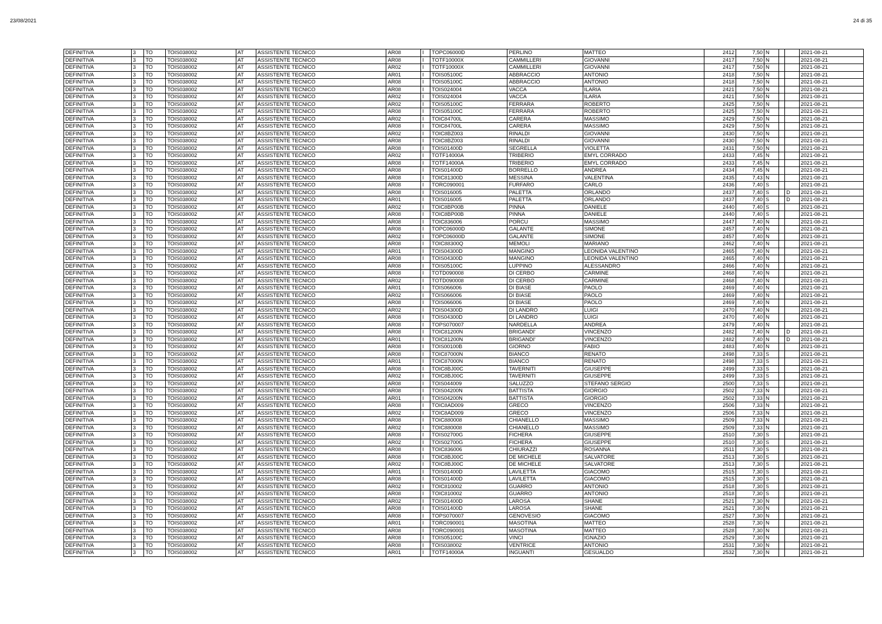23/08/2021 24 di 35
| DEFINITIVA | 3 | TO | TOIS038002 | AT | ASSISTENTE TECNICO | AR08 | I | TOPC06000D | PERLINO | MATTEO | 2412 | 7,50 | N | | | 2021-08-21 |
| DEFINITIVA | 3 | TO | TOIS038002 | AT | ASSISTENTE TECNICO | AR08 | I | TOTF10000X | CAMMILLERI | GIOVANNI | 2417 | 7,50 | N | | | 2021-08-21 |
| DEFINITIVA | 3 | TO | TOIS038002 | AT | ASSISTENTE TECNICO | AR02 | I | TOTF10000X | CAMMILLERI | GIOVANNI | 2417 | 7,50 | N | | | 2021-08-21 |
| DEFINITIVA | 3 | TO | TOIS038002 | AT | ASSISTENTE TECNICO | AR01 | I | TOIS05100C | ABBRACCIO | ANTONIO | 2418 | 7,50 | N | | | 2021-08-21 |
| DEFINITIVA | 3 | TO | TOIS038002 | AT | ASSISTENTE TECNICO | AR08 | I | TOIS05100C | ABBRACCIO | ANTONIO | 2418 | 7,50 | N | | | 2021-08-21 |
| DEFINITIVA | 3 | TO | TOIS038002 | AT | ASSISTENTE TECNICO | AR08 | I | TOIS024004 | VACCA | ILARIA | 2421 | 7,50 | N | | | 2021-08-21 |
| DEFINITIVA | 3 | TO | TOIS038002 | AT | ASSISTENTE TECNICO | AR02 | I | TOIS024004 | VACCA | ILARIA | 2421 | 7,50 | N | | | 2021-08-21 |
| DEFINITIVA | 3 | TO | TOIS038002 | AT | ASSISTENTE TECNICO | AR02 | I | TOIS05100C | FERRARA | ROBERTO | 2425 | 7,50 | N | | | 2021-08-21 |
| DEFINITIVA | 3 | TO | TOIS038002 | AT | ASSISTENTE TECNICO | AR08 | I | TOIS05100C | FERRARA | ROBERTO | 2425 | 7,50 | N | | | 2021-08-21 |
| DEFINITIVA | 3 | TO | TOIS038002 | AT | ASSISTENTE TECNICO | AR02 | I | TOIC84700L | CARERA | MASSIMO | 2429 | 7,50 | N | | | 2021-08-21 |
| DEFINITIVA | 3 | TO | TOIS038002 | AT | ASSISTENTE TECNICO | AR08 | I | TOIC84700L | CARERA | MASSIMO | 2429 | 7,50 | N | | | 2021-08-21 |
| DEFINITIVA | 3 | TO | TOIS038002 | AT | ASSISTENTE TECNICO | AR02 | I | TOIC8BZ003 | RINALDI | GIOVANNI | 2430 | 7,50 | N | | | 2021-08-21 |
| DEFINITIVA | 3 | TO | TOIS038002 | AT | ASSISTENTE TECNICO | AR08 | I | TOIC8BZ003 | RINALDI | GIOVANNI | 2430 | 7,50 | N | | | 2021-08-21 |
| DEFINITIVA | 3 | TO | TOIS038002 | AT | ASSISTENTE TECNICO | AR08 | I | TOIS01400D | SEGRELLA | VIOLETTA | 2431 | 7,50 | N | | | 2021-08-21 |
| DEFINITIVA | 3 | TO | TOIS038002 | AT | ASSISTENTE TECNICO | AR02 | I | TOTF14000A | TRIBERIO | EMYL CORRADO | 2433 | 7,45 | N | | | 2021-08-21 |
| DEFINITIVA | 3 | TO | TOIS038002 | AT | ASSISTENTE TECNICO | AR08 | I | TOTF14000A | TRIBERIO | EMYL CORRADO | 2433 | 7,45 | N | | | 2021-08-21 |
| DEFINITIVA | 3 | TO | TOIS038002 | AT | ASSISTENTE TECNICO | AR08 | I | TOIS01400D | BORRELLO | ANDREA | 2434 | 7,45 | N | | | 2021-08-21 |
| DEFINITIVA | 3 | TO | TOIS038002 | AT | ASSISTENTE TECNICO | AR08 | I | TOIC81300D | MESSINA | VALENTINA | 2435 | 7,43 | N | | | 2021-08-21 |
| DEFINITIVA | 3 | TO | TOIS038002 | AT | ASSISTENTE TECNICO | AR08 | I | TORC090001 | FURFARO | CARLO | 2436 | 7,40 | S | | | 2021-08-21 |
| DEFINITIVA | 3 | TO | TOIS038002 | AT | ASSISTENTE TECNICO | AR08 | I | TOIS016005 | PALETTA | ORLANDO | 2437 | 7,40 | S | | D | 2021-08-21 |
| DEFINITIVA | 3 | TO | TOIS038002 | AT | ASSISTENTE TECNICO | AR01 | I | TOIS016005 | PALETTA | ORLANDO | 2437 | 7,40 | S | | D | 2021-08-21 |
| DEFINITIVA | 3 | TO | TOIS038002 | AT | ASSISTENTE TECNICO | AR02 | I | TOIC8BP00B | PINNA | DANIELE | 2440 | 7,40 | S | | | 2021-08-21 |
| DEFINITIVA | 3 | TO | TOIS038002 | AT | ASSISTENTE TECNICO | AR08 | I | TOIC8BP00B | PINNA | DANIELE | 2440 | 7,40 | S | | | 2021-08-21 |
| DEFINITIVA | 3 | TO | TOIS038002 | AT | ASSISTENTE TECNICO | AR08 | I | TOIC836006 | PORCU | MASSIMO | 2447 | 7,40 | N | | | 2021-08-21 |
| DEFINITIVA | 3 | TO | TOIS038002 | AT | ASSISTENTE TECNICO | AR08 | I | TOPC06000D | GALANTE | SIMONE | 2457 | 7,40 | N | | | 2021-08-21 |
| DEFINITIVA | 3 | TO | TOIS038002 | AT | ASSISTENTE TECNICO | AR02 | I | TOPC06000D | GALANTE | SIMONE | 2457 | 7,40 | N | | | 2021-08-21 |
| DEFINITIVA | 3 | TO | TOIS038002 | AT | ASSISTENTE TECNICO | AR08 | I | TOIC88300Q | MEMOLI | MARIANO | 2462 | 7,40 | N | | | 2021-08-21 |
| DEFINITIVA | 3 | TO | TOIS038002 | AT | ASSISTENTE TECNICO | AR01 | I | TOIS04300D | MANGINO | LEONIDA VALENTINO | 2465 | 7,40 | N | | | 2021-08-21 |
| DEFINITIVA | 3 | TO | TOIS038002 | AT | ASSISTENTE TECNICO | AR08 | I | TOIS04300D | MANGINO | LEONIDA VALENTINO | 2465 | 7,40 | N | | | 2021-08-21 |
| DEFINITIVA | 3 | TO | TOIS038002 | AT | ASSISTENTE TECNICO | AR08 | I | TOIS05100C | LUPPINO | ALESSANDRO | 2466 | 7,40 | N | | | 2021-08-21 |
| DEFINITIVA | 3 | TO | TOIS038002 | AT | ASSISTENTE TECNICO | AR08 | I | TOTD090008 | DI CERBO | CARMINE | 2468 | 7,40 | N | | | 2021-08-21 |
| DEFINITIVA | 3 | TO | TOIS038002 | AT | ASSISTENTE TECNICO | AR02 | I | TOTD090008 | DI CERBO | CARMINE | 2468 | 7,40 | N | | | 2021-08-21 |
| DEFINITIVA | 3 | TO | TOIS038002 | AT | ASSISTENTE TECNICO | AR01 | I | TOIS066006 | DI BIASE | PAOLO | 2469 | 7,40 | N | | | 2021-08-21 |
| DEFINITIVA | 3 | TO | TOIS038002 | AT | ASSISTENTE TECNICO | AR02 | I | TOIS066006 | DI BIASE | PAOLO | 2469 | 7,40 | N | | | 2021-08-21 |
| DEFINITIVA | 3 | TO | TOIS038002 | AT | ASSISTENTE TECNICO | AR08 | I | TOIS066006 | DI BIASE | PAOLO | 2469 | 7,40 | N | | | 2021-08-21 |
| DEFINITIVA | 3 | TO | TOIS038002 | AT | ASSISTENTE TECNICO | AR02 | I | TOIS04300D | DI LANDRO | LUIGI | 2470 | 7,40 | N | | | 2021-08-21 |
| DEFINITIVA | 3 | TO | TOIS038002 | AT | ASSISTENTE TECNICO | AR08 | I | TOIS04300D | DI LANDRO | LUIGI | 2470 | 7,40 | N | | | 2021-08-21 |
| DEFINITIVA | 3 | TO | TOIS038002 | AT | ASSISTENTE TECNICO | AR08 | I | TOPS070007 | NARDELLA | ANDREA | 2479 | 7,40 | N | | | 2021-08-21 |
| DEFINITIVA | 3 | TO | TOIS038002 | AT | ASSISTENTE TECNICO | AR08 | I | TOIC81200N | BRIGANDI' | VINCENZO | 2482 | 7,40 | N | | D | 2021-08-21 |
| DEFINITIVA | 3 | TO | TOIS038002 | AT | ASSISTENTE TECNICO | AR01 | I | TOIC81200N | BRIGANDI' | VINCENZO | 2482 | 7,40 | N | | D | 2021-08-21 |
| DEFINITIVA | 3 | TO | TOIS038002 | AT | ASSISTENTE TECNICO | AR08 | I | TOIS00100B | GIORNO | FABIO | 2483 | 7,40 | N | | | 2021-08-21 |
| DEFINITIVA | 3 | TO | TOIS038002 | AT | ASSISTENTE TECNICO | AR08 | I | TOIC87000N | BIANCO | RENATO | 2498 | 7,33 | S | | | 2021-08-21 |
| DEFINITIVA | 3 | TO | TOIS038002 | AT | ASSISTENTE TECNICO | AR01 | I | TOIC87000N | BIANCO | RENATO | 2498 | 7,33 | S | | | 2021-08-21 |
| DEFINITIVA | 3 | TO | TOIS038002 | AT | ASSISTENTE TECNICO | AR08 | I | TOIC8BJ00C | TAVERNITI | GIUSEPPE | 2499 | 7,33 | S | | | 2021-08-21 |
| DEFINITIVA | 3 | TO | TOIS038002 | AT | ASSISTENTE TECNICO | AR02 | I | TOIC8BJ00C | TAVERNITI | GIUSEPPE | 2499 | 7,33 | S | | | 2021-08-21 |
| DEFINITIVA | 3 | TO | TOIS038002 | AT | ASSISTENTE TECNICO | AR08 | I | TOIS044009 | SALUZZO | STEFANO SERGIO | 2500 | 7,33 | S | | | 2021-08-21 |
| DEFINITIVA | 3 | TO | TOIS038002 | AT | ASSISTENTE TECNICO | AR08 | I | TOIS04200N | BATTISTA | GIORGIO | 2502 | 7,33 | N | | | 2021-08-21 |
| DEFINITIVA | 3 | TO | TOIS038002 | AT | ASSISTENTE TECNICO | AR01 | I | TOIS04200N | BATTISTA | GIORGIO | 2502 | 7,33 | N | | | 2021-08-21 |
| DEFINITIVA | 3 | TO | TOIS038002 | AT | ASSISTENTE TECNICO | AR08 | I | TOIC8AD009 | GRECO | VINCENZO | 2506 | 7,33 | N | | | 2021-08-21 |
| DEFINITIVA | 3 | TO | TOIS038002 | AT | ASSISTENTE TECNICO | AR02 | I | TOIC8AD009 | GRECO | VINCENZO | 2506 | 7,33 | N | | | 2021-08-21 |
| DEFINITIVA | 3 | TO | TOIS038002 | AT | ASSISTENTE TECNICO | AR08 | I | TOIC880008 | CHIANELLO | MASSIMO | 2509 | 7,33 | N | | | 2021-08-21 |
| DEFINITIVA | 3 | TO | TOIS038002 | AT | ASSISTENTE TECNICO | AR02 | I | TOIC880008 | CHIANELLO | MASSIMO | 2509 | 7,33 | N | | | 2021-08-21 |
| DEFINITIVA | 3 | TO | TOIS038002 | AT | ASSISTENTE TECNICO | AR08 | I | TOIS02700G | FICHERA | GIUSEPPE | 2510 | 7,30 | S | | | 2021-08-21 |
| DEFINITIVA | 3 | TO | TOIS038002 | AT | ASSISTENTE TECNICO | AR02 | I | TOIS02700G | FICHERA | GIUSEPPE | 2510 | 7,30 | S | | | 2021-08-21 |
| DEFINITIVA | 3 | TO | TOIS038002 | AT | ASSISTENTE TECNICO | AR08 | I | TOIC836006 | CHIURAZZI | ROSANNA | 2511 | 7,30 | S | | | 2021-08-21 |
| DEFINITIVA | 3 | TO | TOIS038002 | AT | ASSISTENTE TECNICO | AR08 | I | TOIC8BJ00C | DE MICHELE | SALVATORE | 2513 | 7,30 | S | | | 2021-08-21 |
| DEFINITIVA | 3 | TO | TOIS038002 | AT | ASSISTENTE TECNICO | AR02 | I | TOIC8BJ00C | DE MICHELE | SALVATORE | 2513 | 7,30 | S | | | 2021-08-21 |
| DEFINITIVA | 3 | TO | TOIS038002 | AT | ASSISTENTE TECNICO | AR01 | I | TOIS01400D | LAVILETTA | GIACOMO | 2515 | 7,30 | S | | | 2021-08-21 |
| DEFINITIVA | 3 | TO | TOIS038002 | AT | ASSISTENTE TECNICO | AR08 | I | TOIS01400D | LAVILETTA | GIACOMO | 2515 | 7,30 | S | | | 2021-08-21 |
| DEFINITIVA | 3 | TO | TOIS038002 | AT | ASSISTENTE TECNICO | AR02 | I | TOIC810002 | GUARRO | ANTONIO | 2518 | 7,30 | S | | | 2021-08-21 |
| DEFINITIVA | 3 | TO | TOIS038002 | AT | ASSISTENTE TECNICO | AR08 | I | TOIC810002 | GUARRO | ANTONIO | 2518 | 7,30 | S | | | 2021-08-21 |
| DEFINITIVA | 3 | TO | TOIS038002 | AT | ASSISTENTE TECNICO | AR02 | I | TOIS01400D | LAROSA | SHANE | 2521 | 7,30 | N | | | 2021-08-21 |
| DEFINITIVA | 3 | TO | TOIS038002 | AT | ASSISTENTE TECNICO | AR08 | I | TOIS01400D | LAROSA | SHANE | 2521 | 7,30 | N | | | 2021-08-21 |
| DEFINITIVA | 3 | TO | TOIS038002 | AT | ASSISTENTE TECNICO | AR08 | I | TOPS070007 | GENOVESIO | GIACOMO | 2527 | 7,30 | N | | | 2021-08-21 |
| DEFINITIVA | 3 | TO | TOIS038002 | AT | ASSISTENTE TECNICO | AR01 | I | TORC090001 | MASOTINA | MATTEO | 2528 | 7,30 | N | | | 2021-08-21 |
| DEFINITIVA | 3 | TO | TOIS038002 | AT | ASSISTENTE TECNICO | AR08 | I | TORC090001 | MASOTINA | MATTEO | 2528 | 7,30 | N | | | 2021-08-21 |
| DEFINITIVA | 3 | TO | TOIS038002 | AT | ASSISTENTE TECNICO | AR08 | I | TOIS05100C | VINCI | IGNAZIO | 2529 | 7,30 | N | | | 2021-08-21 |
| DEFINITIVA | 3 | TO | TOIS038002 | AT | ASSISTENTE TECNICO | AR08 | I | TOIS038002 | VENTRICE | ANTONIO | 2531 | 7,30 | N | | | 2021-08-21 |
| DEFINITIVA | 3 | TO | TOIS038002 | AT | ASSISTENTE TECNICO | AR01 | I | TOTF14000A | INGUANTI | GESUALDO | 2532 | 7,30 | N | | | 2021-08-21 |